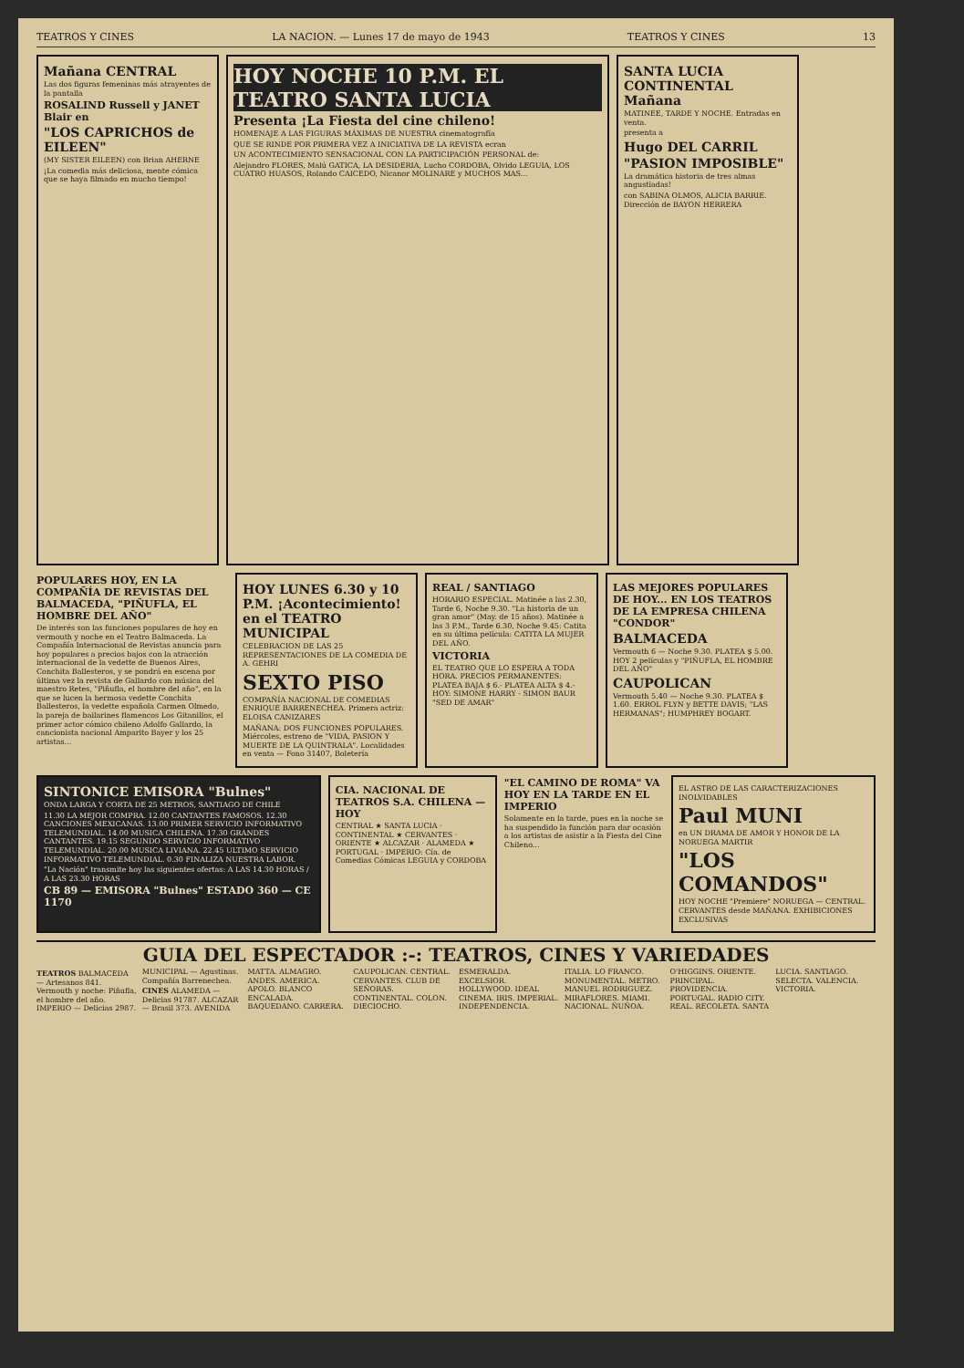TEATROS Y CINES LA NACION. — Lunes 17 de mayo de 1943 TEATROS Y CINES 13
Mañana CENTRAL
Las dos figuras femeninas más atrayentes de la pantalla
ROSALIND Russell y JANET Blair en
"LOS CAPRICHOS de EILEEN"
(MY SISTER EILEEN) con Brian AHERNE
¡La comedia más deliciosa, mente cómica que se haya filmado en mucho tiempo!
HOY NOCHE 10 P.M. EL TEATRO SANTA LUCIA
Presenta ¡La Fiesta del cine chileno!
HOMENAJE A LAS FIGURAS MÁXIMAS DE NUESTRA cinematografía
QUE SE RINDE POR PRIMERA VEZ A INICIATIVA DE LA REVISTA ecran
UN ACONTECIMIENTO SENSACIONAL CON LA PARTICIPACIÓN PERSONAL de:
Alejandro FLORES, Malú GATICA, LA DESIDERIA, Lucho CORDOBA, Olvido LEGUIA, LOS CUATRO HUASOS, Rolando CAICEDO, Nicanor MOLINARE y MUCHOS MAS...
SANTA LUCIA CONTINENTAL Mañana
MATINEE, TARDE Y NOCHE. Entradas en venta.
presenta a
Hugo DEL CARRIL
"PASION IMPOSIBLE"
La dramática historia de tres almas angustiadas!
con SABINA OLMOS, ALICIA BARRIE. Dirección de BAYON HERRERA
POPULARES HOY, EN LA COMPAÑÍA DE REVISTAS DEL BALMACEDA, "PIÑUFLA, EL HOMBRE DEL AÑO"
De interés son las funciones populares de hoy en vermouth y noche en el Teatro Balmaceda. La Compañía Internacional de Revistas anuncia para hoy populares a precios bajos con la atracción internacional de la vedette de Buenos Aires, Conchita Ballesteros, y se pondrá en escena por última vez la revista de Gallardo con música del maestro Retes, "Piñufla, el hombre del año", en la que se lucen la hermosa vedette Conchita Ballesteros, la vedette española Carmen Olmedo, la pareja de bailarines flamencos Los Gitanillos, el primer actor cómico chileno Adolfo Gallardo, la cancionista nacional Amparito Bayer y los 25 artistas...
HOY LUNES 6.30 y 10 P.M. ¡Acontecimiento! en el TEATRO MUNICIPAL
CELEBRACION DE LAS 25 REPRESENTACIONES DE LA COMEDIA DE A. GEHRI
SEXTO PISO
COMPAÑÍA NACIONAL DE COMEDIAS ENRIQUE BARRENECHEA. Primera actriz: ELOISA CANIZARES
MAÑANA: DOS FUNCIONES POPULARES. Miércoles, estreno de "VIDA, PASION Y MUERTE DE LA QUINTRALA". Localidades en venta — Fono 31407, Boletería
REAL / SANTIAGO
HORARIO ESPECIAL. Matinée a las 2.30, Tarde 6, Noche 9.30. "La historia de un gran amor" (May. de 15 años). Matinée a las 3 P.M., Tarde 6.30, Noche 9.45: Catita en su última película: CATITA LA MUJER DEL AÑO.
VICTORIA
EL TEATRO QUE LO ESPERA A TODA HORA. PRECIOS PERMANENTES: PLATEA BAJA $ 6.- PLATEA ALTA $ 4.- HOY: SIMONE HARRY - SIMON BAUR "SED DE AMAR"
LAS MEJORES POPULARES DE HOY... EN LOS TEATROS DE LA EMPRESA CHILENA "CONDOR"
BALMACEDA
Vermouth 6 — Noche 9.30. PLATEA $ 5.00. HOY 2 películas y "PIÑUFLA, EL HOMBRE DEL AÑO"
CAUPOLICAN
Vermouth 5.40 — Noche 9.30. PLATEA $ 1.60. ERROL FLYN y BETTE DAVIS; "LAS HERMANAS"; HUMPHREY BOGART.
SINTONICE EMISORA "Bulnes"
ONDA LARGA Y CORTA DE 25 METROS, SANTIAGO DE CHILE
11.30 LA MEJOR COMPRA. 12.00 CANTANTES FAMOSOS. 12.30 CANCIONES MEXICANAS. 13.00 PRIMER SERVICIO INFORMATIVO TELEMUNDIAL. 14.00 MUSICA CHILENA. 17.30 GRANDES CANTANTES. 19.15 SEGUNDO SERVICIO INFORMATIVO TELEMUNDIAL. 20.00 MUSICA LIVIANA. 22.45 ULTIMO SERVICIO INFORMATIVO TELEMUNDIAL. 0.30 FINALIZA NUESTRA LABOR.
"La Nación" transmite hoy las siguientes ofertas: A LAS 14.30 HORAS / A LAS 23.30 HORAS
CB 89 — EMISORA "Bulnes" ESTADO 360 — CE 1170
CIA. NACIONAL DE TEATROS S.A. CHILENA — HOY
CENTRAL ★ SANTA LUCIA · CONTINENTAL ★ CERVANTES · ORIENTE ★ ALCAZAR · ALAMEDA ★ PORTUGAL · IMPERIO: Cía. de Comedias Cómicas LEGUIA y CORDOBA
"EL CAMINO DE ROMA" VA HOY EN LA TARDE EN EL IMPERIO
Solamente en la tarde, pues en la noche se ha suspendido la función para dar ocasión a los artistas de asistir a la Fiesta del Cine Chileno...
EL ASTRO DE LAS CARACTERIZACIONES INOLVIDABLES
Paul MUNI
en UN DRAMA DE AMOR Y HONOR DE LA NORUEGA MARTIR
"LOS COMANDOS"
HOY NOCHE "Premiere" NORUEGA — CENTRAL. CERVANTES desde MAÑANA. EXHIBICIONES EXCLUSIVAS
GUIA DEL ESPECTADOR :-: TEATROS, CINES Y VARIEDADES
TEATROS BALMACEDA — Artesanos 841. Vermouth y noche: Piñufla, el hombre del año. IMPERIO — Delicias 2987. MUNICIPAL — Agustinas. Compañía Barrenechea.
CINES ALAMEDA — Delicias 91787. ALCAZAR — Brasil 373. AVENIDA MATTA. ALMAGRO. ANDES. AMERICA. APOLO. BLANCO ENCALADA. BAQUEDANO. CARRERA. CAUPOLICAN. CENTRAL. CERVANTES. CLUB DE SEÑORAS. CONTINENTAL. COLON. DIECIOCHO. ESMERALDA. EXCELSIOR. HOLLYWOOD. IDEAL CINEMA. IRIS. IMPERIAL. INDEPENDENCIA. ITALIA. LO FRANCO. MONUMENTAL. METRO. MANUEL RODRIGUEZ. MIRAFLORES. MIAMI. NACIONAL. ÑUÑOA. O'HIGGINS. ORIENTE. PRINCIPAL. PROVIDENCIA. PORTUGAL. RADIO CITY. REAL. RECOLETA. SANTA LUCIA. SANTIAGO. SELECTA. VALENCIA. VICTORIA.